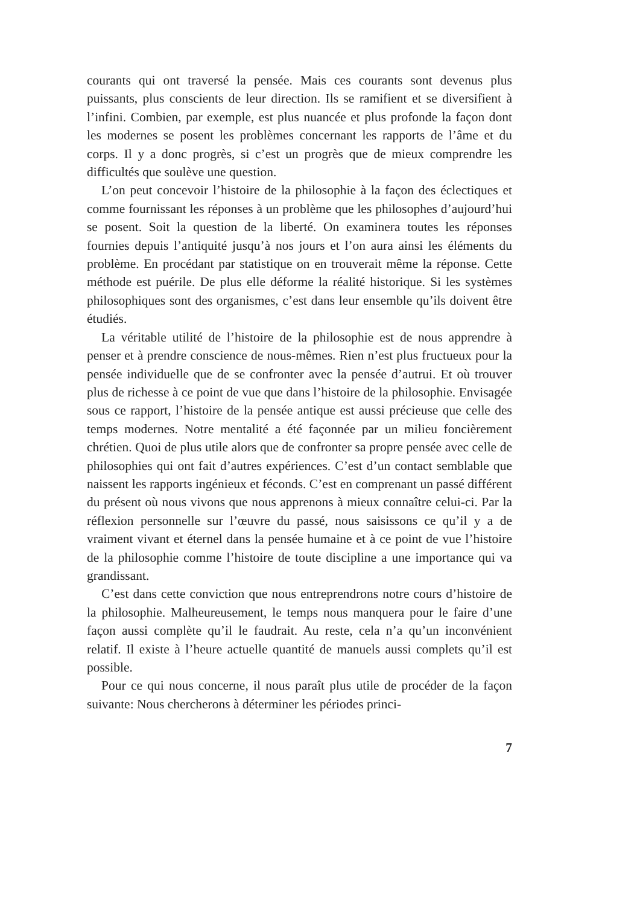courants qui ont traversé la pensée. Mais ces courants sont devenus plus puissants, plus conscients de leur direction. Ils se ramifient et se diversifient à l’infini. Combien, par exemple, est plus nuancée et plus profonde la façon dont les modernes se posent les problèmes concernant les rapports de l’âme et du corps. Il y a donc progrès, si c’est un progrès que de mieux comprendre les difficultés que soulève une question.
L’on peut concevoir l’histoire de la philosophie à la façon des éclectiques et comme fournissant les réponses à un problème que les philosophes d’aujourd’hui se posent. Soit la question de la liberté. On examinera toutes les réponses fournies depuis l’antiquité jusqu’à nos jours et l’on aura ainsi les éléments du problème. En procédant par statistique on en trouverait même la réponse. Cette méthode est puérile. De plus elle déforme la réalité historique. Si les systèmes philosophiques sont des organismes, c’est dans leur ensemble qu’ils doivent être étudiés.
La véritable utilité de l’histoire de la philosophie est de nous apprendre à penser et à prendre conscience de nous-mêmes. Rien n’est plus fructueux pour la pensée individuelle que de se confronter avec la pensée d’autrui. Et où trouver plus de richesse à ce point de vue que dans l’histoire de la philosophie. Envisagée sous ce rapport, l’histoire de la pensée antique est aussi précieuse que celle des temps modernes. Notre mentalité a été façonnée par un milieu foncièrement chrétien. Quoi de plus utile alors que de confronter sa propre pensée avec celle de philosophies qui ont fait d’autres expériences. C’est d’un contact semblable que naissent les rapports ingénieux et féconds. C’est en comprenant un passé différent du présent où nous vivons que nous apprenons à mieux connaître celui-ci. Par la réflexion personnelle sur l’œuvre du passé, nous saisissons ce qu’il y a de vraiment vivant et éternel dans la pensée humaine et à ce point de vue l’histoire de la philosophie comme l’histoire de toute discipline a une importance qui va grandissant.
C’est dans cette conviction que nous entreprendrons notre cours d’histoire de la philosophie. Malheureusement, le temps nous manquera pour le faire d’une façon aussi complète qu’il le faudrait. Au reste, cela n’a qu’un inconvénient relatif. Il existe à l’heure actuelle quantité de manuels aussi complets qu’il est possible.
Pour ce qui nous concerne, il nous paraît plus utile de procéder de la façon suivante: Nous chercherons à déterminer les périodes princi-
7